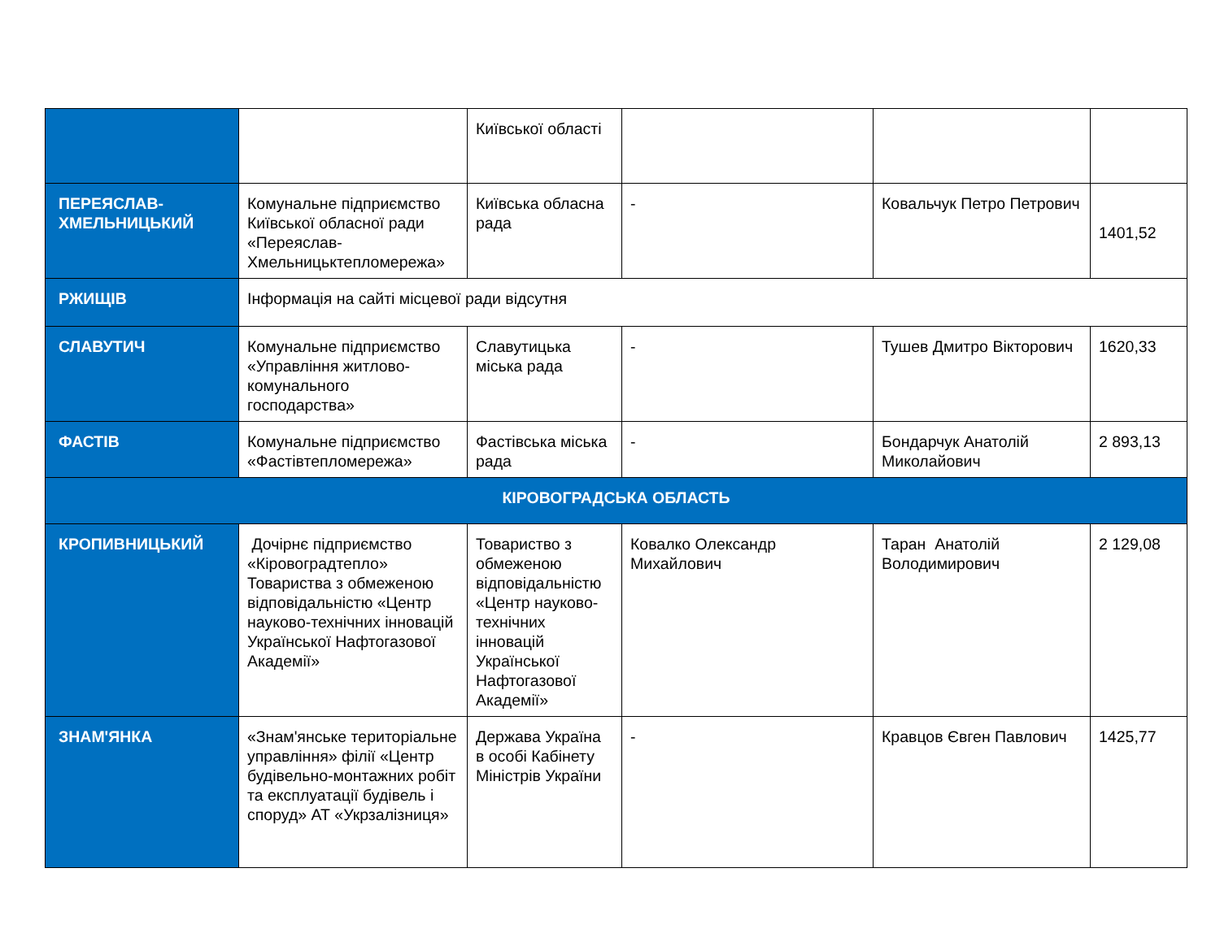| | | Київської області | | | |
| ПЕРЕЯСЛАВ-ХМЕЛЬНИЦЬКИЙ | Комунальне підприємство Київської обласної ради «Переяслав-Хмельницьктепломережа» | Київська обласна рада | - | Ковальчук Петро Петрович | 1401,52 |
| РЖИЩІВ | Інформація на сайті місцевої ради відсутня | | | | |
| СЛАВУТИЧ | Комунальне підприємство «Управління житлово-комунального господарства» | Славутицька міська рада | - | Тушев Дмитро Вікторович | 1620,33 |
| ФАСТІВ | Комунальне підприємство «Фастівтепломережа» | Фастівська міська рада | - | Бондарчук Анатолій Миколайович | 2 893,13 |
| КІРОВОГРАДСЬКА ОБЛАСТЬ | | | | | |
| КРОПИВНИЦЬКИЙ | Дочірнє підприємство «Кіровоградтепло» Товариства з обмеженою відповідальністю «Центр науково-технічних інновацій Української Нафтогазової Академії» | Товариство з обмеженою відповідальністю «Центр науково-технічних інновацій Української Нафтогазової Академії» | Ковалко Олександр Михайлович | Таран Анатолій Володимирович | 2 129,08 |
| ЗНАМ'ЯНКА | «Знам'янське територіальне управління» філії «Центр будівельно-монтажних робіт та експлуатації будівель і споруд» АТ «Укрзалізниця» | Держава Україна в особі Кабінету Міністрів України | - | Кравцов Євген Павлович | 1425,77 |